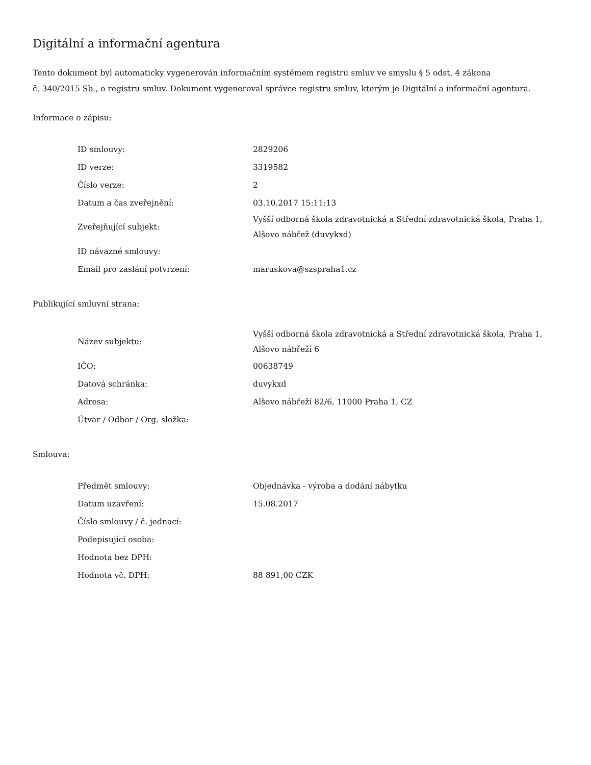Digitální a informační agentura
Tento dokument byl automaticky vygenerován informačním systémem registru smluv ve smyslu § 5 odst. 4 zákona
č. 340/2015 Sb., o registru smluv. Dokument vygeneroval správce registru smluv, kterým je Digitální a informační agentura.
Informace o zápisu:
| ID smlouvy: | 2829206 |
| ID verze: | 3319582 |
| Číslo verze: | 2 |
| Datum a čas zveřejnění: | 03.10.2017 15:11:13 |
| Zveřejňující subjekt: | Vyšší odborná škola zdravotnická a Střední zdravotnická škola, Praha 1, Alšovo nábřež (duvykxd) |
| ID návazné smlouvy: | |
| Email pro zaslání potvrzení: | maruskova@szspraha1.cz |
Publikující smluvní strana:
| Název subjektu: | Vyšší odborná škola zdravotnická a Střední zdravotnická škola, Praha 1, Alšovo nábřeží 6 |
| IČO: | 00638749 |
| Datová schránka: | duvykxd |
| Adresa: | Alšovo nábřeží 82/6, 11000 Praha 1, CZ |
| Útvar / Odbor / Org. složka: | |
Smlouva:
| Předmět smlouvy: | Objednávka - výroba a dodání nábytku |
| Datum uzavření: | 15.08.2017 |
| Číslo smlouvy / č. jednací: | |
| Podepisující osoba: | |
| Hodnota bez DPH: | |
| Hodnota vč. DPH: | 88 891,00 CZK |